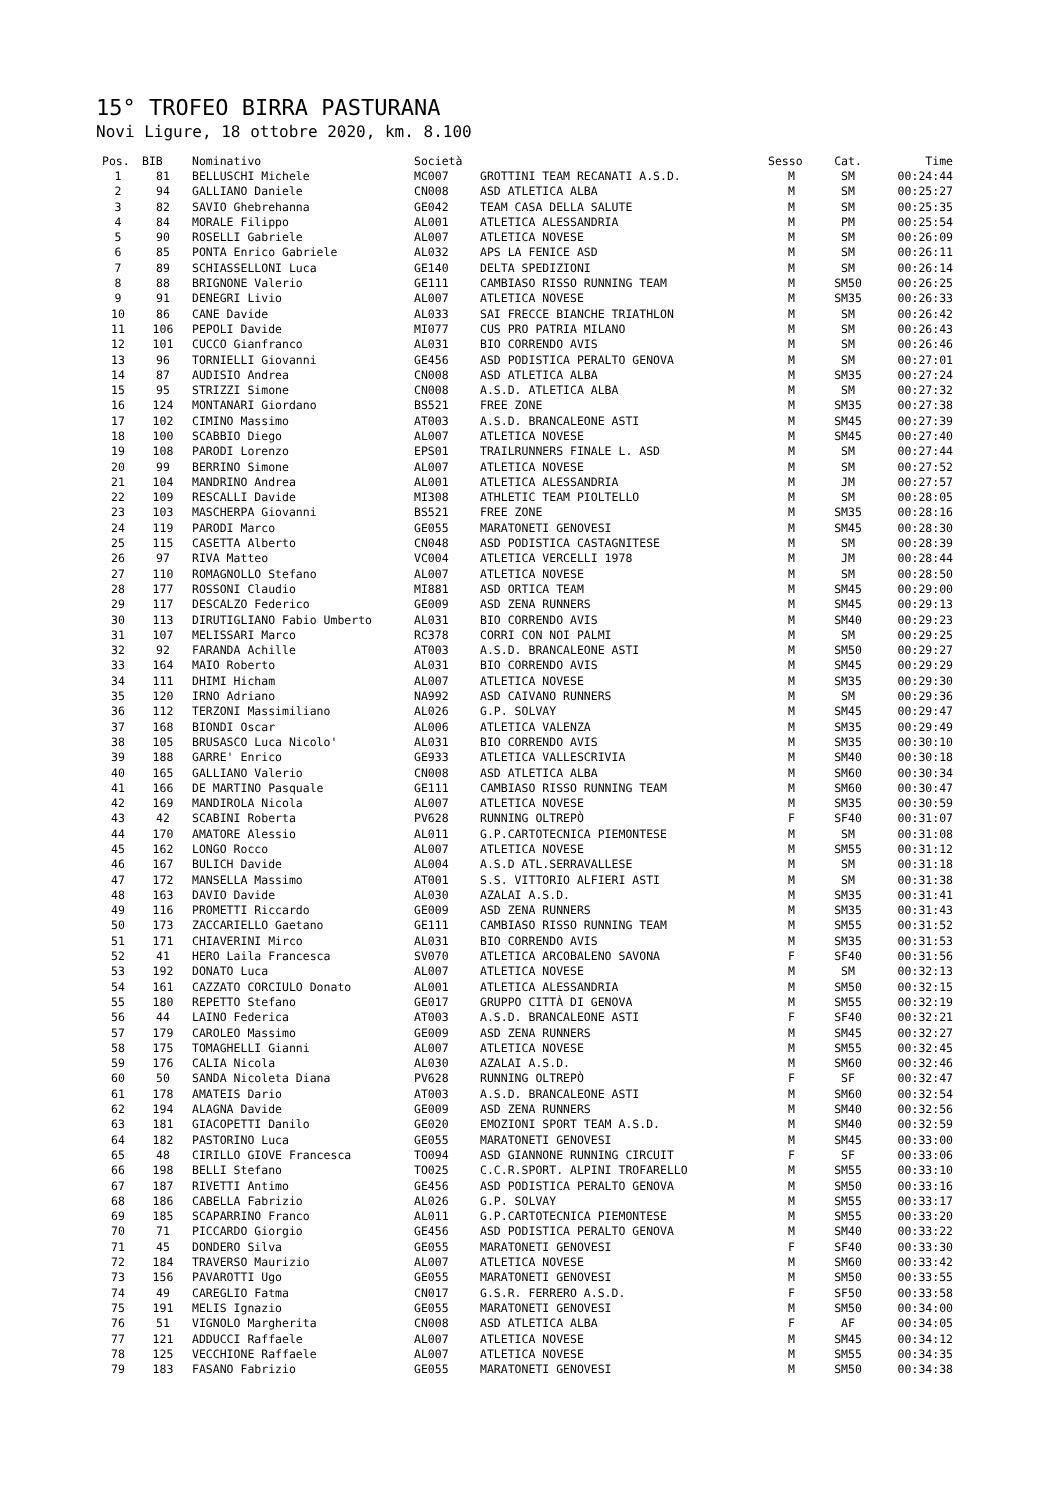15° TROFEO BIRRA PASTURANA
Novi Ligure, 18 ottobre 2020, km. 8.100
| Pos. | BIB | Nominativo | Società | | Sesso | Cat. | Time |
| --- | --- | --- | --- | --- | --- | --- | --- |
| 1 | 81 | BELLUSCHI Michele | MC007 | GROTTINI TEAM RECANATI A.S.D. | M | SM | 00:24:44 |
| 2 | 94 | GALLIANO Daniele | CN008 | ASD ATLETICA ALBA | M | SM | 00:25:27 |
| 3 | 82 | SAVIO Ghebrehanna | GE042 | TEAM CASA DELLA SALUTE | M | SM | 00:25:35 |
| 4 | 84 | MORALE Filippo | AL001 | ATLETICA ALESSANDRIA | M | PM | 00:25:54 |
| 5 | 90 | ROSELLI Gabriele | AL007 | ATLETICA NOVESE | M | SM | 00:26:09 |
| 6 | 85 | PONTA Enrico Gabriele | AL032 | APS LA FENICE ASD | M | SM | 00:26:11 |
| 7 | 89 | SCHIASSELLONI Luca | GE140 | DELTA SPEDIZIONI | M | SM | 00:26:14 |
| 8 | 88 | BRIGNONE Valerio | GE111 | CAMBIASO RISSO RUNNING TEAM | M | SM50 | 00:26:25 |
| 9 | 91 | DENEGRI Livio | AL007 | ATLETICA NOVESE | M | SM35 | 00:26:33 |
| 10 | 86 | CANE Davide | AL033 | SAI FRECCE BIANCHE TRIATHLON | M | SM | 00:26:42 |
| 11 | 106 | PEPOLI Davide | MI077 | CUS PRO PATRIA MILANO | M | SM | 00:26:43 |
| 12 | 101 | CUCCO Gianfranco | AL031 | BIO CORRENDO AVIS | M | SM | 00:26:46 |
| 13 | 96 | TORNIELLI Giovanni | GE456 | ASD PODISTICA PERALTO GENOVA | M | SM | 00:27:01 |
| 14 | 87 | AUDISIO Andrea | CN008 | ASD ATLETICA ALBA | M | SM35 | 00:27:24 |
| 15 | 95 | STRIZZI Simone | CN008 | A.S.D. ATLETICA ALBA | M | SM | 00:27:32 |
| 16 | 124 | MONTANARI Giordano | BS521 | FREE ZONE | M | SM35 | 00:27:38 |
| 17 | 102 | CIMINO Massimo | AT003 | A.S.D. BRANCALEONE ASTI | M | SM45 | 00:27:39 |
| 18 | 100 | SCABBIO Diego | AL007 | ATLETICA NOVESE | M | SM45 | 00:27:40 |
| 19 | 108 | PARODI Lorenzo | EPS01 | TRAILRUNNERS FINALE L. ASD | M | SM | 00:27:44 |
| 20 | 99 | BERRINO Simone | AL007 | ATLETICA NOVESE | M | SM | 00:27:52 |
| 21 | 104 | MANDRINO Andrea | AL001 | ATLETICA ALESSANDRIA | M | JM | 00:27:57 |
| 22 | 109 | RESCALLI Davide | MI308 | ATHLETIC TEAM PIOLTELLO | M | SM | 00:28:05 |
| 23 | 103 | MASCHERPA Giovanni | BS521 | FREE ZONE | M | SM35 | 00:28:16 |
| 24 | 119 | PARODI Marco | GE055 | MARATONETI GENOVESI | M | SM45 | 00:28:30 |
| 25 | 115 | CASETTA Alberto | CN048 | ASD PODISTICA CASTAGNITESE | M | SM | 00:28:39 |
| 26 | 97 | RIVA Matteo | VC004 | ATLETICA VERCELLI 1978 | M | JM | 00:28:44 |
| 27 | 110 | ROMAGNOLLO Stefano | AL007 | ATLETICA NOVESE | M | SM | 00:28:50 |
| 28 | 177 | ROSSONI Claudio | MI881 | ASD ORTICA TEAM | M | SM45 | 00:29:00 |
| 29 | 117 | DESCALZO Federico | GE009 | ASD ZENA RUNNERS | M | SM45 | 00:29:13 |
| 30 | 113 | DIRUTIGLIANO Fabio Umberto | AL031 | BIO CORRENDO AVIS | M | SM40 | 00:29:23 |
| 31 | 107 | MELISSARI Marco | RC378 | CORRI CON NOI PALMI | M | SM | 00:29:25 |
| 32 | 92 | FARANDA Achille | AT003 | A.S.D. BRANCALEONE ASTI | M | SM50 | 00:29:27 |
| 33 | 164 | MAIO Roberto | AL031 | BIO CORRENDO AVIS | M | SM45 | 00:29:29 |
| 34 | 111 | DHIMI Hicham | AL007 | ATLETICA NOVESE | M | SM35 | 00:29:30 |
| 35 | 120 | IRNO Adriano | NA992 | ASD CAIVANO RUNNERS | M | SM | 00:29:36 |
| 36 | 112 | TERZONI Massimiliano | AL026 | G.P. SOLVAY | M | SM45 | 00:29:47 |
| 37 | 168 | BIONDI Oscar | AL006 | ATLETICA VALENZA | M | SM35 | 00:29:49 |
| 38 | 105 | BRUSASCO Luca Nicolo' | AL031 | BIO CORRENDO AVIS | M | SM35 | 00:30:10 |
| 39 | 188 | GARRE' Enrico | GE933 | ATLETICA VALLESCRIVIA | M | SM40 | 00:30:18 |
| 40 | 165 | GALLIANO Valerio | CN008 | ASD ATLETICA ALBA | M | SM60 | 00:30:34 |
| 41 | 166 | DE MARTINO Pasquale | GE111 | CAMBIASO RISSO RUNNING TEAM | M | SM60 | 00:30:47 |
| 42 | 169 | MANDIROLA Nicola | AL007 | ATLETICA NOVESE | M | SM35 | 00:30:59 |
| 43 | 42 | SCABINI Roberta | PV628 | RUNNING OLTREPÒ | F | SF40 | 00:31:07 |
| 44 | 170 | AMATORE Alessio | AL011 | G.P.CARTOTECNICA PIEMONTESE | M | SM | 00:31:08 |
| 45 | 162 | LONGO Rocco | AL007 | ATLETICA NOVESE | M | SM55 | 00:31:12 |
| 46 | 167 | BULICH Davide | AL004 | A.S.D ATL.SERRAVALLESE | M | SM | 00:31:18 |
| 47 | 172 | MANSELLA Massimo | AT001 | S.S. VITTORIO ALFIERI ASTI | M | SM | 00:31:38 |
| 48 | 163 | DAVIO Davide | AL030 | AZALAI A.S.D. | M | SM35 | 00:31:41 |
| 49 | 116 | PROMETTI Riccardo | GE009 | ASD ZENA RUNNERS | M | SM35 | 00:31:43 |
| 50 | 173 | ZACCARIELLO Gaetano | GE111 | CAMBIASO RISSO RUNNING TEAM | M | SM55 | 00:31:52 |
| 51 | 171 | CHIAVERINI Mirco | AL031 | BIO CORRENDO AVIS | M | SM35 | 00:31:53 |
| 52 | 41 | HERO Laila Francesca | SV070 | ATLETICA ARCOBALENO SAVONA | F | SF40 | 00:31:56 |
| 53 | 192 | DONATO Luca | AL007 | ATLETICA NOVESE | M | SM | 00:32:13 |
| 54 | 161 | CAZZATO CORCIULO Donato | AL001 | ATLETICA ALESSANDRIA | M | SM50 | 00:32:15 |
| 55 | 180 | REPETTO Stefano | GE017 | GRUPPO CITTÀ DI GENOVA | M | SM55 | 00:32:19 |
| 56 | 44 | LAINO Federica | AT003 | A.S.D. BRANCALEONE ASTI | F | SF40 | 00:32:21 |
| 57 | 179 | CAROLEO Massimo | GE009 | ASD ZENA RUNNERS | M | SM45 | 00:32:27 |
| 58 | 175 | TOMAGHELLI Gianni | AL007 | ATLETICA NOVESE | M | SM55 | 00:32:45 |
| 59 | 176 | CALIA Nicola | AL030 | AZALAI A.S.D. | M | SM60 | 00:32:46 |
| 60 | 50 | SANDA Nicoleta Diana | PV628 | RUNNING OLTREPÒ | F | SF | 00:32:47 |
| 61 | 178 | AMATEIS Dario | AT003 | A.S.D. BRANCALEONE ASTI | M | SM60 | 00:32:54 |
| 62 | 194 | ALAGNA Davide | GE009 | ASD ZENA RUNNERS | M | SM40 | 00:32:56 |
| 63 | 181 | GIACOPETTI Danilo | GE020 | EMOZIONI SPORT TEAM A.S.D. | M | SM40 | 00:32:59 |
| 64 | 182 | PASTORINO Luca | GE055 | MARATONETI GENOVESI | M | SM45 | 00:33:00 |
| 65 | 48 | CIRILLO GIOVE Francesca | TO094 | ASD GIANNONE RUNNING CIRCUIT | F | SF | 00:33:06 |
| 66 | 198 | BELLI Stefano | TO025 | C.C.R.SPORT. ALPINI TROFARELLO | M | SM55 | 00:33:10 |
| 67 | 187 | RIVETTI Antimo | GE456 | ASD PODISTICA PERALTO GENOVA | M | SM50 | 00:33:16 |
| 68 | 186 | CABELLA Fabrizio | AL026 | G.P. SOLVAY | M | SM55 | 00:33:17 |
| 69 | 185 | SCAPARRINO Franco | AL011 | G.P.CARTOTECNICA PIEMONTESE | M | SM55 | 00:33:20 |
| 70 | 71 | PICCARDO Giorgio | GE456 | ASD PODISTICA PERALTO GENOVA | M | SM40 | 00:33:22 |
| 71 | 45 | DONDERO Silva | GE055 | MARATONETI GENOVESI | F | SF40 | 00:33:30 |
| 72 | 184 | TRAVERSO Maurizio | AL007 | ATLETICA NOVESE | M | SM60 | 00:33:42 |
| 73 | 156 | PAVAROTTI Ugo | GE055 | MARATONETI GENOVESI | M | SM50 | 00:33:55 |
| 74 | 49 | CAREGLIO Fatma | CN017 | G.S.R. FERRERO A.S.D. | F | SF50 | 00:33:58 |
| 75 | 191 | MELIS Ignazio | GE055 | MARATONETI GENOVESI | M | SM50 | 00:34:00 |
| 76 | 51 | VIGNOLO Margherita | CN008 | ASD ATLETICA ALBA | F | AF | 00:34:05 |
| 77 | 121 | ADDUCCI Raffaele | AL007 | ATLETICA NOVESE | M | SM45 | 00:34:12 |
| 78 | 125 | VECCHIONE Raffaele | AL007 | ATLETICA NOVESE | M | SM55 | 00:34:35 |
| 79 | 183 | FASANO Fabrizio | GE055 | MARATONETI GENOVESI | M | SM50 | 00:34:38 |